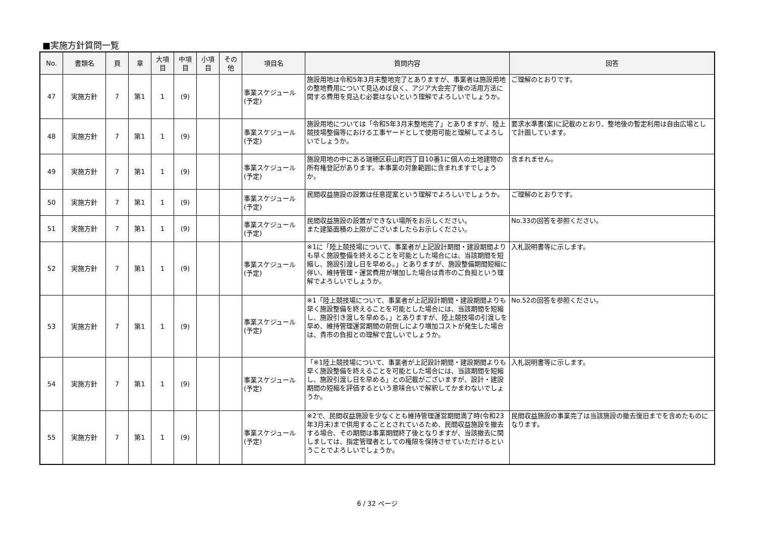■実施方針質問一覧
| No. | 書類名 | 頁 | 章 | 大項目 | 中項目 | 小項目 | その他 | 項目名 | 質問内容 | 回答 |
| --- | --- | --- | --- | --- | --- | --- | --- | --- | --- | --- |
| 47 | 実施方針 | 7 | 第1 | 1 | (9) | | | 事業スケジュール (予定) | 施設用地は令和5年3月末整地完了とありますが、事業者は施設用地の整地費用について見込めば良く、アジア大会完了後の活用方法に関する費用を見込む必要はないという理解でよろしいでしょうか。 | ご理解のとおりです。 |
| 48 | 実施方針 | 7 | 第1 | 1 | (9) | | | 事業スケジュール (予定) | 施設用地については「令和5年3月末整地完了」とありますが、陸上競技場整備等における工事ヤードとして使用可能と理解してよろしいでしょうか。 | 要求水準書(案)に記載のとおり、整地後の暫定利用は自由広場として計画しています。 |
| 49 | 実施方針 | 7 | 第1 | 1 | (9) | | | 事業スケジュール (予定) | 施設用地の中にある瑞穂区萩山町四丁目10番1に個人の土地建物の所有権登記があります。本事業の対象範囲に含まれますでしょうか。 | 含まれません。 |
| 50 | 実施方針 | 7 | 第1 | 1 | (9) | | | 事業スケジュール (予定) | 民間収益施設の設置は任意提案という理解でよろしいでしょうか。 | ご理解のとおりです。 |
| 51 | 実施方針 | 7 | 第1 | 1 | (9) | | | 事業スケジュール (予定) | 民間収益施設の設置ができない場所をお示しください。 また建築面積の上限がございましたらお示しください。 | No.33の回答を参照ください。 |
| 52 | 実施方針 | 7 | 第1 | 1 | (9) | | | 事業スケジュール (予定) | ※1に「陸上競技場について、事業者が上記設計期間・建設期間よりも早く施設整備を終えることを可能とした場合には、当該期間を短縮し、施設引渡し日を早める。」とありますが、施設整備期間短縮に伴い、維持管理・運営費用が増加した場合は貴市のご負担という理解でよろしいでしょうか。 | 入札説明書等に示します。 |
| 53 | 実施方針 | 7 | 第1 | 1 | (9) | | | 事業スケジュール (予定) | ※1「陸上競技場について、事業者が上記設計期間・建設期間よりも早く施設整備を終えることを可能とした場合には、当該期間を短縮し、施設引き渡しを早める。」とありますが、陸上競技場の引渡しを早め、維持管理運営期間の前倒しにより増加コストが発生した場合は、貴市の負担との理解で宜しいでしょうか。 | No.52の回答を参照ください。 |
| 54 | 実施方針 | 7 | 第1 | 1 | (9) | | | 事業スケジュール (予定) | 「※1陸上競技場について、事業者が上記設計期間・建設期間よりも早く施設整備を終えることを可能とした場合には、当該期間を短縮し、施設引渡し日を早める」との記載がございますが、設計・建設期間の短縮を評価するという意味合いで解釈してかまわないでしょうか。 | 入札説明書等に示します。 |
| 55 | 実施方針 | 7 | 第1 | 1 | (9) | | | 事業スケジュール (予定) | ※2で、民間収益施設を少なくとも維持管理運営期間満了時(令和23年3月末)まで供用することとされているため、民間収益施設を撤去する場合、その期間は事業期間終了後となりますが、当該撤去に関しましては、指定管理者としての権限を保持させていただけるということでよろしいでしょうか。 | 民間収益施設の事業完了は当該施設の撤去復旧までを含めたものになります。 |
6 / 32 ページ